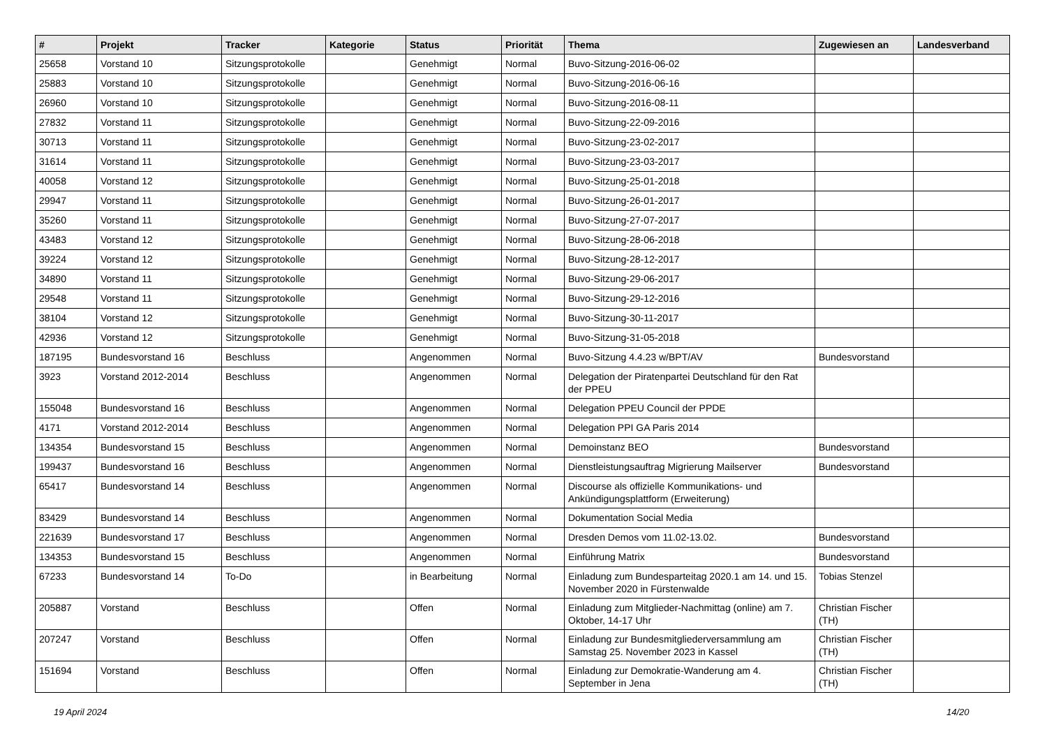| # | Projekt | Tracker | Kategorie | Status | Priorität | Thema | Zugewiesen an | Landesverband |
| --- | --- | --- | --- | --- | --- | --- | --- | --- |
| 25658 | Vorstand 10 | Sitzungsprotokolle | | Genehmigt | Normal | Buvo-Sitzung-2016-06-02 | | |
| 25883 | Vorstand 10 | Sitzungsprotokolle | | Genehmigt | Normal | Buvo-Sitzung-2016-06-16 | | |
| 26960 | Vorstand 10 | Sitzungsprotokolle | | Genehmigt | Normal | Buvo-Sitzung-2016-08-11 | | |
| 27832 | Vorstand 11 | Sitzungsprotokolle | | Genehmigt | Normal | Buvo-Sitzung-22-09-2016 | | |
| 30713 | Vorstand 11 | Sitzungsprotokolle | | Genehmigt | Normal | Buvo-Sitzung-23-02-2017 | | |
| 31614 | Vorstand 11 | Sitzungsprotokolle | | Genehmigt | Normal | Buvo-Sitzung-23-03-2017 | | |
| 40058 | Vorstand 12 | Sitzungsprotokolle | | Genehmigt | Normal | Buvo-Sitzung-25-01-2018 | | |
| 29947 | Vorstand 11 | Sitzungsprotokolle | | Genehmigt | Normal | Buvo-Sitzung-26-01-2017 | | |
| 35260 | Vorstand 11 | Sitzungsprotokolle | | Genehmigt | Normal | Buvo-Sitzung-27-07-2017 | | |
| 43483 | Vorstand 12 | Sitzungsprotokolle | | Genehmigt | Normal | Buvo-Sitzung-28-06-2018 | | |
| 39224 | Vorstand 12 | Sitzungsprotokolle | | Genehmigt | Normal | Buvo-Sitzung-28-12-2017 | | |
| 34890 | Vorstand 11 | Sitzungsprotokolle | | Genehmigt | Normal | Buvo-Sitzung-29-06-2017 | | |
| 29548 | Vorstand 11 | Sitzungsprotokolle | | Genehmigt | Normal | Buvo-Sitzung-29-12-2016 | | |
| 38104 | Vorstand 12 | Sitzungsprotokolle | | Genehmigt | Normal | Buvo-Sitzung-30-11-2017 | | |
| 42936 | Vorstand 12 | Sitzungsprotokolle | | Genehmigt | Normal | Buvo-Sitzung-31-05-2018 | | |
| 187195 | Bundesvorstand 16 | Beschluss | | Angenommen | Normal | Buvo-Sitzung 4.4.23 w/BPT/AV | Bundesvorstand | |
| 3923 | Vorstand 2012-2014 | Beschluss | | Angenommen | Normal | Delegation der Piratenpartei Deutschland für den Rat der PPEU | | |
| 155048 | Bundesvorstand 16 | Beschluss | | Angenommen | Normal | Delegation PPEU Council der PPDE | | |
| 4171 | Vorstand 2012-2014 | Beschluss | | Angenommen | Normal | Delegation PPI GA Paris 2014 | | |
| 134354 | Bundesvorstand 15 | Beschluss | | Angenommen | Normal | Demoinstanz BEO | Bundesvorstand | |
| 199437 | Bundesvorstand 16 | Beschluss | | Angenommen | Normal | Dienstleistungsauftrag Migrierung Mailserver | Bundesvorstand | |
| 65417 | Bundesvorstand 14 | Beschluss | | Angenommen | Normal | Discourse als offizielle Kommunikations- und Ankündigungsplattform (Erweiterung) | | |
| 83429 | Bundesvorstand 14 | Beschluss | | Angenommen | Normal | Dokumentation Social Media | | |
| 221639 | Bundesvorstand 17 | Beschluss | | Angenommen | Normal | Dresden Demos vom 11.02-13.02. | Bundesvorstand | |
| 134353 | Bundesvorstand 15 | Beschluss | | Angenommen | Normal | Einführung Matrix | Bundesvorstand | |
| 67233 | Bundesvorstand 14 | To-Do | | in Bearbeitung | Normal | Einladung zum Bundesparteitag 2020.1 am 14. und 15. November 2020 in Fürstenwalde | Tobias Stenzel | |
| 205887 | Vorstand | Beschluss | | Offen | Normal | Einladung zum Mitglieder-Nachmittag (online) am 7. Oktober, 14-17 Uhr | Christian Fischer (TH) | |
| 207247 | Vorstand | Beschluss | | Offen | Normal | Einladung zur Bundesmitgliederversammlung am Samstag 25. November 2023 in Kassel | Christian Fischer (TH) | |
| 151694 | Vorstand | Beschluss | | Offen | Normal | Einladung zur Demokratie-Wanderung am 4. September in Jena | Christian Fischer (TH) | |
19 April 2024 14/20